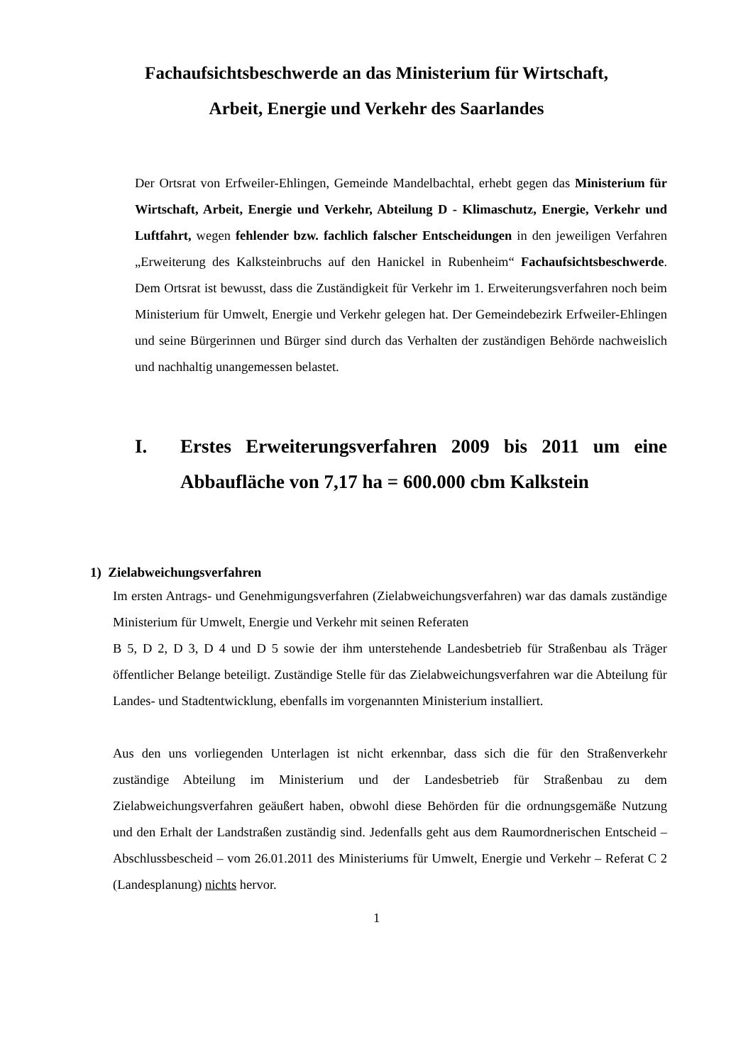Fachaufsichtsbeschwerde an das Ministerium für Wirtschaft,
Arbeit, Energie und Verkehr des Saarlandes
Der Ortsrat von Erfweiler-Ehlingen, Gemeinde Mandelbachtal, erhebt gegen das Ministerium für Wirtschaft, Arbeit, Energie und Verkehr, Abteilung D - Klimaschutz, Energie, Verkehr und Luftfahrt, wegen fehlender bzw. fachlich falscher Entscheidungen in den jeweiligen Verfahren „Erweiterung des Kalksteinbruchs auf den Hanickel in Rubenheim“ Fachaufsichtsbeschwerde. Dem Ortsrat ist bewusst, dass die Zuständigkeit für Verkehr im 1. Erweiterungsverfahren noch beim Ministerium für Umwelt, Energie und Verkehr gelegen hat. Der Gemeindebezirk Erfweiler-Ehlingen und seine Bürgerinnen und Bürger sind durch das Verhalten der zuständigen Behörde nachweislich und nachhaltig unangemessen belastet.
I. Erstes Erweiterungsverfahren 2009 bis 2011 um eine Abbaufläche von 7,17 ha = 600.000 cbm Kalkstein
1) Zielabweichungsverfahren
Im ersten Antrags- und Genehmigungsverfahren (Zielabweichungsverfahren) war das damals zuständige Ministerium für Umwelt, Energie und Verkehr mit seinen Referaten
B 5, D 2, D 3, D 4 und D 5 sowie der ihm unterstehende Landesbetrieb für Straßenbau als Träger öffentlicher Belange beteiligt. Zuständige Stelle für das Zielabweichungsverfahren war die Abteilung für Landes- und Stadtentwicklung, ebenfalls im vorgenannten Ministerium installiert.
Aus den uns vorliegenden Unterlagen ist nicht erkennbar, dass sich die für den Straßenverkehr zuständige Abteilung im Ministerium und der Landesbetrieb für Straßenbau zu dem Zielabweichungsverfahren geäußert haben, obwohl diese Behörden für die ordnungsgemäße Nutzung und den Erhalt der Landstraßen zuständig sind. Jedenfalls geht aus dem Raumordnerischen Entscheid – Abschlussbescheid – vom 26.01.2011 des Ministeriums für Umwelt, Energie und Verkehr – Referat C 2 (Landesplanung) nichts hervor.
1